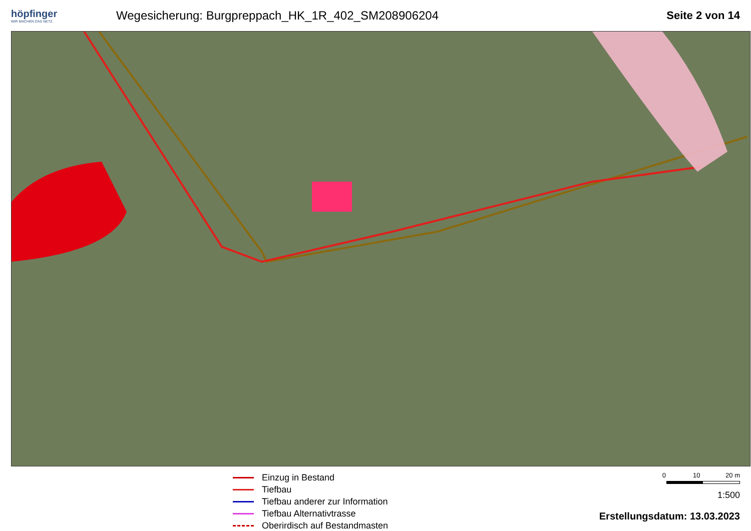höpfinger
WIR MACHEN DAS NETZ.
Wegesicherung: Burgpreppach_HK_1R_402_SM208906204
Seite 2 von 14
Einzug in Bestand
Tiefbau
Tiefbau anderer zur Information
Tiefbau Alternativtrasse
Oberirdisch auf Bestandmasten
0 10 20 m
1:500
Erstellungsdatum: 13.03.2023